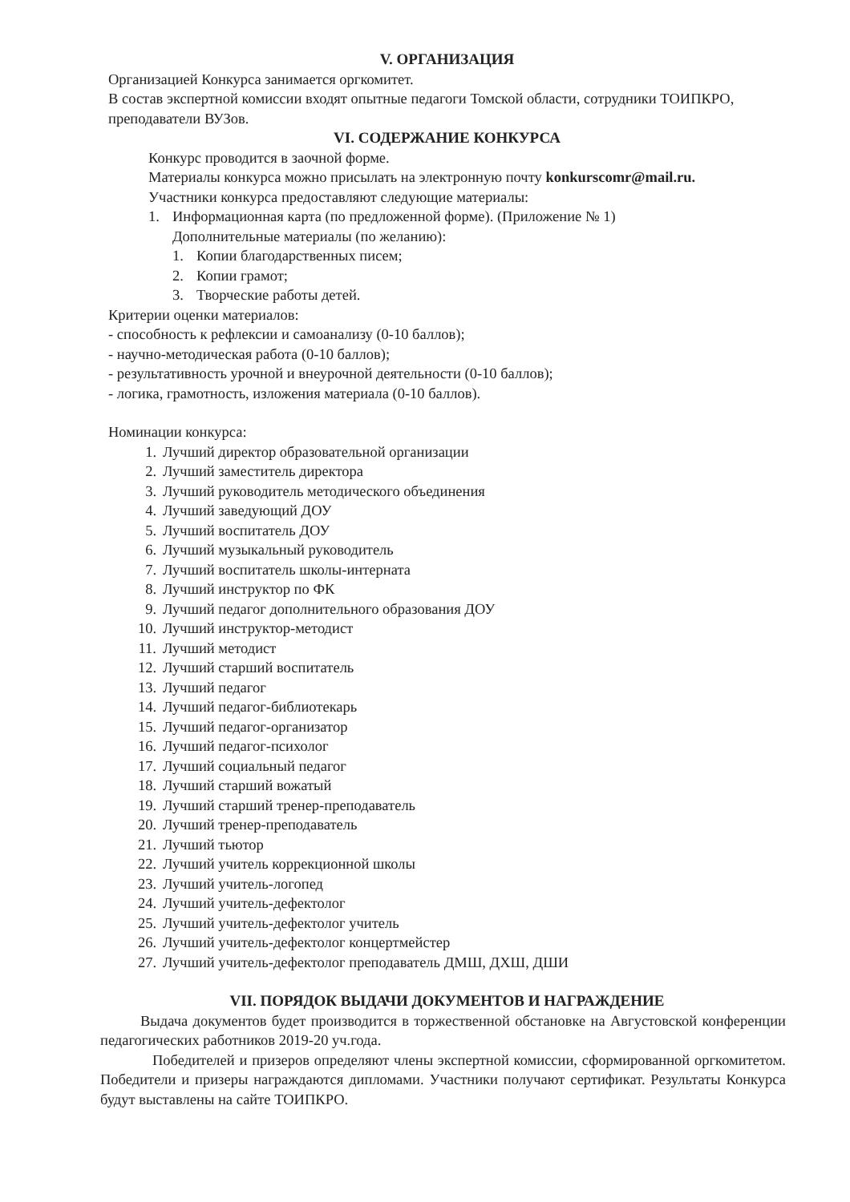V. ОРГАНИЗАЦИЯ
Организацией Конкурса занимается оргкомитет.
В состав экспертной комиссии входят опытные педагоги Томской области, сотрудники ТОИПКРО, преподаватели ВУЗов.
VI. СОДЕРЖАНИЕ КОНКУРСА
Конкурс проводится в заочной форме.
Материалы конкурса можно присылать на электронную почту konkurscomr@mail.ru.
Участники конкурса предоставляют следующие материалы:
1. Информационная карта (по предложенной форме). (Приложение № 1)
Дополнительные материалы (по желанию):
1. Копии благодарственных писем;
2. Копии грамот;
3. Творческие работы детей.
Критерии оценки материалов:
- способность к рефлексии и самоанализу (0-10 баллов);
- научно-методическая работа (0-10 баллов);
- результативность урочной и внеурочной деятельности (0-10 баллов);
- логика, грамотность, изложения материала (0-10 баллов).
Номинации конкурса:
1. Лучший директор образовательной организации
2. Лучший заместитель директора
3. Лучший руководитель методического объединения
4. Лучший заведующий ДОУ
5. Лучший воспитатель ДОУ
6. Лучший музыкальный руководитель
7. Лучший воспитатель школы-интерната
8. Лучший инструктор по ФК
9. Лучший педагог дополнительного образования ДОУ
10. Лучший инструктор-методист
11. Лучший методист
12. Лучший старший воспитатель
13. Лучший педагог
14. Лучший педагог-библиотекарь
15. Лучший педагог-организатор
16. Лучший педагог-психолог
17. Лучший социальный педагог
18. Лучший старший вожатый
19. Лучший старший тренер-преподаватель
20. Лучший тренер-преподаватель
21. Лучший тьютор
22. Лучший учитель коррекционной школы
23. Лучший учитель-логопед
24. Лучший учитель-дефектолог
25. Лучший учитель-дефектолог учитель
26. Лучший учитель-дефектолог концертмейстер
27. Лучший учитель-дефектолог преподаватель ДМШ, ДХШ, ДШИ
VII. ПОРЯДОК ВЫДАЧИ ДОКУМЕНТОВ И НАГРАЖДЕНИЕ
Выдача документов будет производится в торжественной обстановке на Августовской конференции педагогических работников 2019-20 уч.года.
Победителей и призеров определяют члены экспертной комиссии, сформированной оргкомитетом. Победители и призеры награждаются дипломами. Участники получают сертификат. Результаты Конкурса будут выставлены на сайте ТОИПКРО.